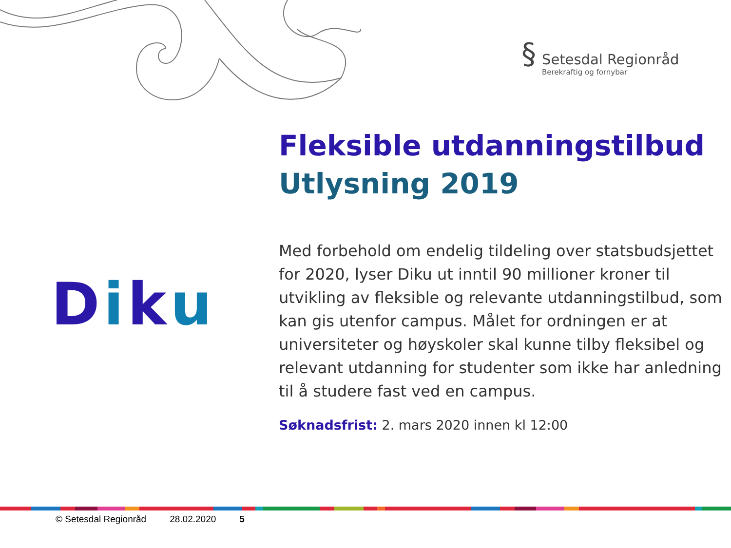§
Setesdal Regionråd
Berekraftig og fornybar
Diku
Fleksible utdanningstilbud
Utlysning 2019
Med forbehold om endelig tildeling over statsbudsjettet for 2020, lyser Diku ut inntil 90 millioner kroner til utvikling av fleksible og relevante utdanningstilbud, som kan gis utenfor campus. Målet for ordningen er at universiteter og høyskoler skal kunne tilby fleksibel og relevant utdanning for studenter som ikke har anledning til å studere fast ved en campus.
Søknadsfrist: 2. mars 2020 innen kl 12:00
© Setesdal Regionråd 28.02.2020 5